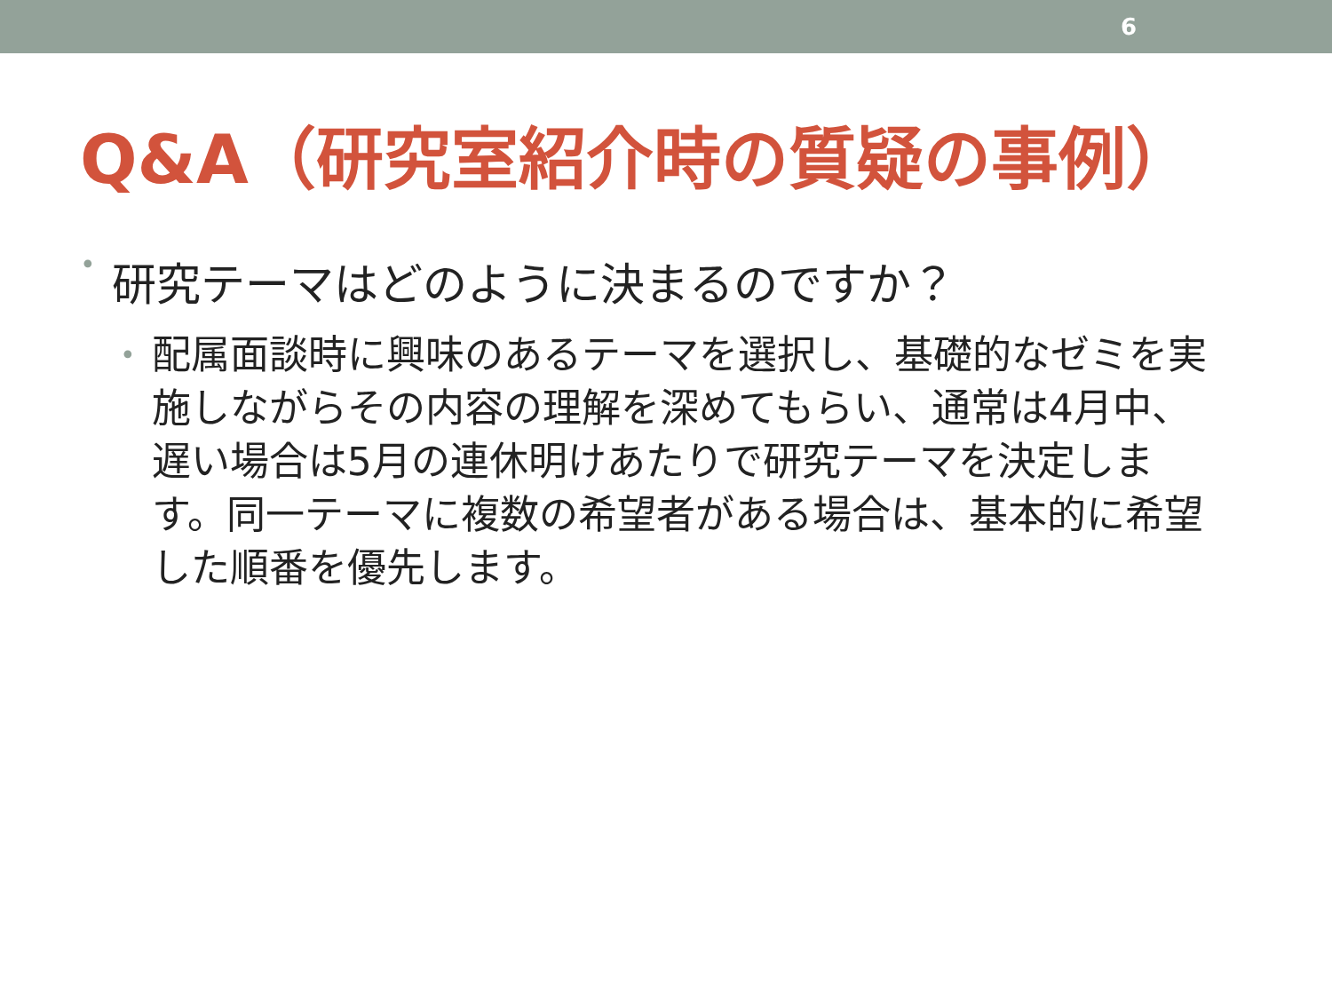6
Q&A（研究室紹介時の質疑の事例）
• 研究テーマはどのように決まるのですか？
• 配属面談時に興味のあるテーマを選択し、基礎的なゼミを実施しながらその内容の理解を深めてもらい、通常は4月中、遅い場合は5月の連休明けあたりで研究テーマを決定します。同一テーマに複数の希望者がある場合は、基本的に希望した順番を優先します。